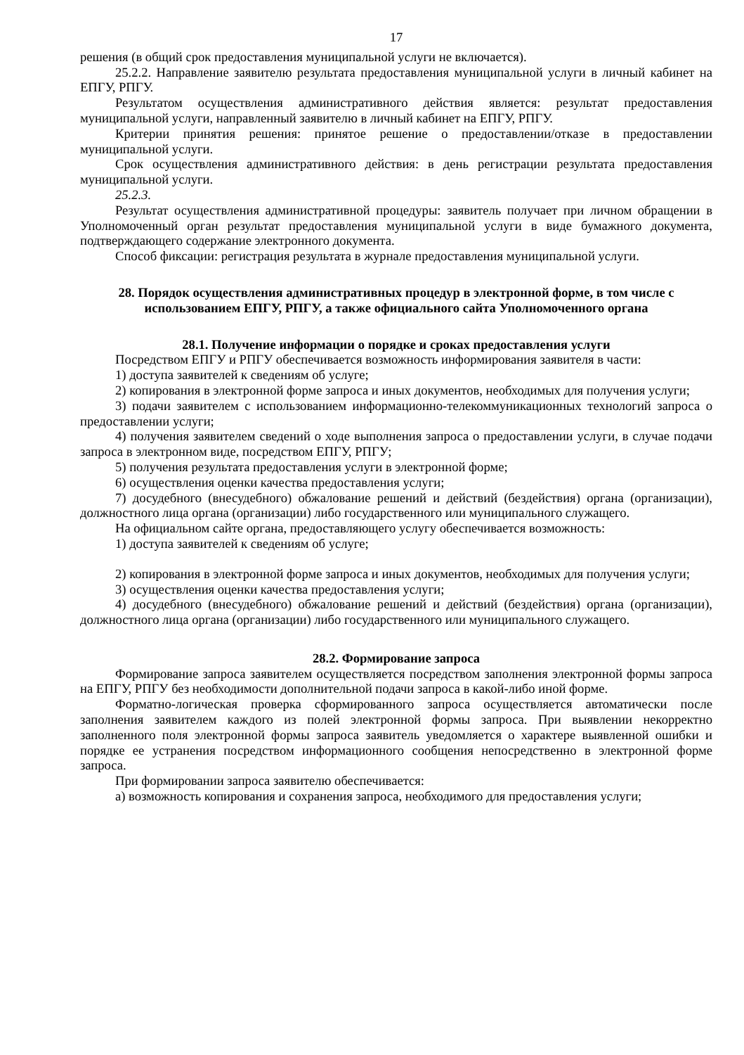17
решения (в общий срок предоставления муниципальной услуги не включается).
25.2.2. Направление заявителю результата предоставления муниципальной услуги в личный кабинет на ЕПГУ, РПГУ.
Результатом осуществления административного действия является: результат предоставления муниципальной услуги, направленный заявителю в личный кабинет на ЕПГУ, РПГУ.
Критерии принятия решения: принятое решение о предоставлении/отказе в предоставлении муниципальной услуги.
Срок осуществления административного действия: в день регистрации результата предоставления муниципальной услуги.
25.2.3.
Результат осуществления административной процедуры: заявитель получает при личном обращении в Уполномоченный орган результат предоставления муниципальной услуги в виде бумажного документа, подтверждающего содержание электронного документа.
Способ фиксации: регистрация результата в журнале предоставления муниципальной услуги.
28. Порядок осуществления административных процедур в электронной форме, в том числе с использованием ЕПГУ, РПГУ, а также официального сайта Уполномоченного органа
28.1. Получение информации о порядке и сроках предоставления услуги
Посредством ЕПГУ и РПГУ обеспечивается возможность информирования заявителя в части:
1) доступа заявителей к сведениям об услуге;
2) копирования в электронной форме запроса и иных документов, необходимых для получения услуги;
3) подачи заявителем с использованием информационно-телекоммуникационных технологий запроса о предоставлении услуги;
4) получения заявителем сведений о ходе выполнения запроса о предоставлении услуги, в случае подачи запроса в электронном виде, посредством ЕПГУ, РПГУ;
5) получения результата предоставления услуги в электронной форме;
6) осуществления оценки качества предоставления услуги;
7) досудебного (внесудебного) обжалование решений и действий (бездействия) органа (организации), должностного лица органа (организации) либо государственного или муниципального служащего.
На официальном сайте органа, предоставляющего услугу обеспечивается возможность:
1) доступа заявителей к сведениям об услуге;
2) копирования в электронной форме запроса и иных документов, необходимых для получения услуги;
3) осуществления оценки качества предоставления услуги;
4) досудебного (внесудебного) обжалование решений и действий (бездействия) органа (организации), должностного лица органа (организации) либо государственного или муниципального служащего.
28.2. Формирование запроса
Формирование запроса заявителем осуществляется посредством заполнения электронной формы запроса на ЕПГУ, РПГУ без необходимости дополнительной подачи запроса в какой-либо иной форме.
Форматно-логическая проверка сформированного запроса осуществляется автоматически после заполнения заявителем каждого из полей электронной формы запроса. При выявлении некорректно заполненного поля электронной формы запроса заявитель уведомляется о характере выявленной ошибки и порядке ее устранения посредством информационного сообщения непосредственно в электронной форме запроса.
При формировании запроса заявителю обеспечивается:
а) возможность копирования и сохранения запроса, необходимого для предоставления услуги;